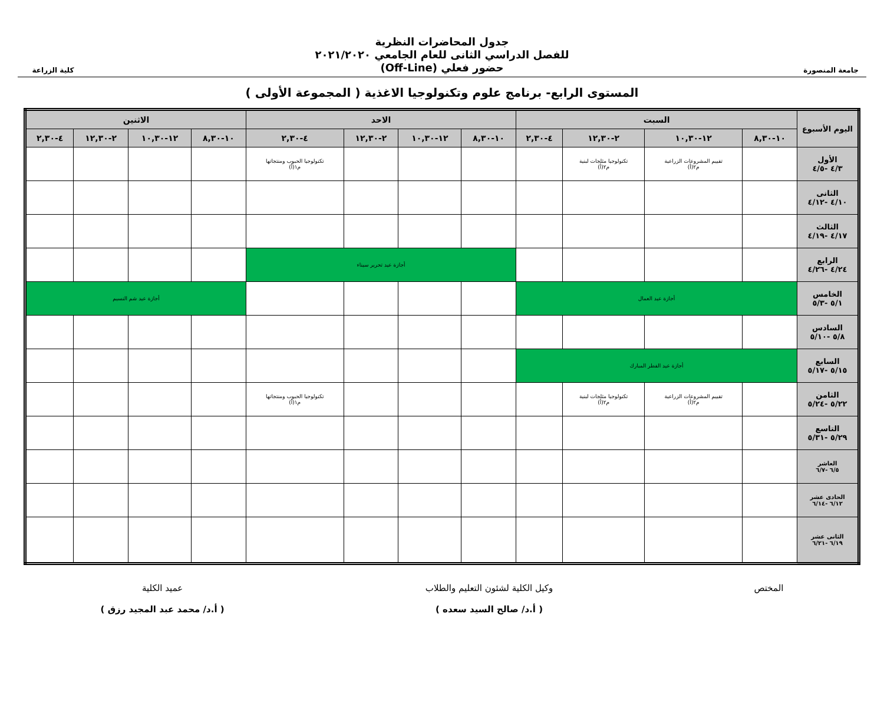جامعة المنصورة
جدول المحاضرات النظرية
للفصل الدراسي الثانى للعام الجامعي ٢٠٢١/٢٠٢٠
حضور فعلي (Off-Line)
كلية الزراعة
المستوى الرابع- برنامج علوم وتكنولوجيا الاغذية ( المجموعة الأولى )
| اليوم الأسبوع | السبت | | | | الاحد | | | | الاثنين | | | |
| --- | --- | --- | --- | --- | --- | --- | --- | --- | --- | --- | --- | --- |
| | ١٠-٨,٣٠ | ١٢-١٠,٣٠ | ٢-١٢,٣٠ | ٤-٢,٣٠ | ١٠-٨,٣٠ | ١٢-١٠,٣٠ | ٢-١٢,٣٠ | ٤-٢,٣٠ | ١٠-٨,٣٠ | ١٢-١٠,٣٠ | ٢-١٢,٣٠ | ٤-٢,٣٠ |
| الأول ٤/٣ -٤/٥ | | تقييم المشروعات الزراعية م٢(أ) | تكنولوجيا مثلجات لبنية م٢(أ) | | | | | تكنولوجيا الحبوب ومنتجاتها م١(أ) | | | | |
| الثانى ٤/١٠ -٤/١٢ | | | | | | | | | | | | |
| الثالث ٤/١٧ -٤/١٩ | | | | | | | | | | | | |
| الرابع ٤/٢٤ -٤/٢٦ | | | | | أجازة عيد تحرير سيناء | | | | | | | |
| الخامس ٥/١ -٥/٣ | أجازة عيد العمال | | | | | | | | أجازة عيد شم النسيم | | | |
| السادس ٥/٨ -٥/١٠ | | | | | | | | | | | | |
| السابع ٥/١٥ -٥/١٧ | أجازة عيد الفطر المبارك | | | | | | | | | | | |
| الثامن ٥/٢٢ -٥/٢٤ | | تقييم المشروعات الزراعية م٢(أ) | تكنولوجيا مثلجات لبنية م٢(أ) | | | | | تكنولوجيا الحبوب ومنتجاتها م١(أ) | | | | |
| التاسع ٥/٢٩ -٥/٣١ | | | | | | | | | | | | |
| العاشر ٦/٥ -٦/٧ | | | | | | | | | | | | |
| الحادى عشر ٦/١٢ -٦/١٤ | | | | | | | | | | | | |
| الثانى عشر ٦/١٩ -٦/٢١ | | | | | | | | | | | | |
المختص وكيل الكلية لشئون التعليم والطلاب
( أ.د/ صالح السيد سعده )
عميد الكلية
( أ.د/ محمد عبد المجيد رزق )